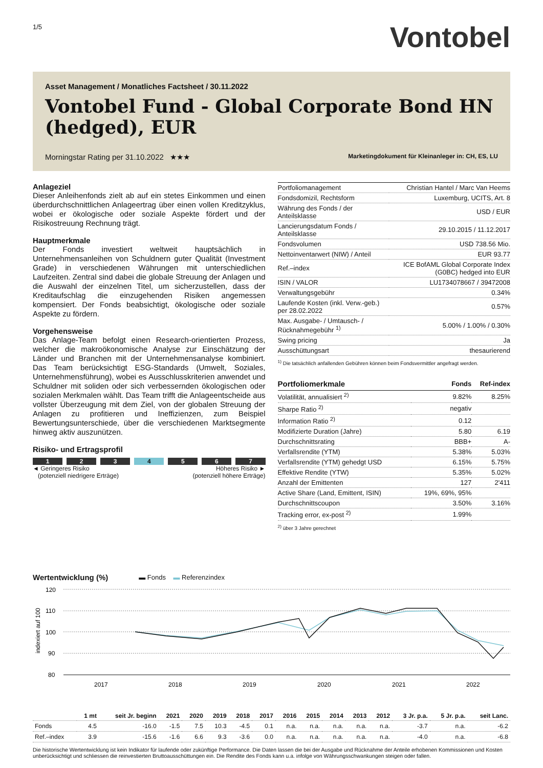1/5
Vontobel
Asset Management / Monatliches Factsheet / 30.11.2022
Vontobel Fund - Global Corporate Bond HN (hedged), EUR
Morningstar Rating per 31.10.2022 ★★★ Marketingdokument für Kleinanleger in: CH, ES, LU
Anlageziel
Dieser Anleihenfonds zielt ab auf ein stetes Einkommen und einen überdurchschnittlichen Anlageertrag über einen vollen Kreditzyklus, wobei er ökologische oder soziale Aspekte fördert und der Risikostreuung Rechnung trägt.
Hauptmerkmale
Der Fonds investiert weltweit hauptsächlich in Unternehmensanleihen von Schuldnern guter Qualität (Investment Grade) in verschiedenen Währungen mit unterschiedlichen Laufzeiten. Zentral sind dabei die globale Streuung der Anlagen und die Auswahl der einzelnen Titel, um sicherzustellen, dass der Kreditaufschlag die einzugehenden Risiken angemessen kompensiert. Der Fonds beabsichtigt, ökologische oder soziale Aspekte zu fördern.
Vorgehensweise
Das Anlage-Team befolgt einen Research-orientierten Prozess, welcher die makroökonomische Analyse zur Einschätzung der Länder und Branchen mit der Unternehmensanalyse kombiniert. Das Team berücksichtigt ESG-Standards (Umwelt, Soziales, Unternehmensführung), wobei es Ausschlusskriterien anwendet und Schuldner mit soliden oder sich verbessernden ökologischen oder sozialen Merkmalen wählt. Das Team trifft die Anlageentscheide aus vollster Überzeugung mit dem Ziel, von der globalen Streuung der Anlagen zu profitieren und Ineffizienzen, zum Beispiel Bewertungsunterschiede, über die verschiedenen Marktsegmente hinweg aktiv auszunützen.
Risiko- und Ertragsprofil
1 2 3 4 5 6 7
◄ Geringeres Risiko
(potenziell niedrigere Erträge) Höheres Risiko ►
(potenziell höhere Erträge)
| Portfoliomanagement | Christian Hantel / Marc Van Heems |
| Fondsdomizil, Rechtsform | Luxemburg, UCITS, Art. 8 |
| Währung des Fonds / der Anteilsklasse | USD / EUR |
| Lancierungsdatum Fonds / Anteilsklasse | 29.10.2015 / 11.12.2017 |
| Fondsvolumen | USD 738.56 Mio. |
| Nettoinventarwert (NIW) / Anteil | EUR 93.77 |
| Ref.–index | ICE BofAML Global Corporate Index (G0BC) hedged into EUR |
| ISIN / VALOR | LU1734078667 / 39472008 |
| Verwaltungsgebühr | 0.34% |
| Laufende Kosten (inkl. Verw.-geb.) per 28.02.2022 | 0.57% |
| Max. Ausgabe- / Umtausch- / Rücknahmegebühr <sup>1)</sup> | 5.00% / 1.00% / 0.30% |
| Swing pricing | Ja |
| Ausschüttungsart | thesaurierend |
<sup>1)</sup> Die tatsächlich anfallenden Gebühren können beim Fondsvermittler angefragt werden.
| Portfoliomerkmale | Fonds | Ref-index |
| --- | --- | --- |
| Volatilität, annualisiert <sup>2)</sup> | 9.82% | 8.25% |
| Sharpe Ratio <sup>2)</sup> | negativ | |
| Information Ratio <sup>2)</sup> | 0.12 | |
| Modifizierte Duration (Jahre) | 5.80 | 6.19 |
| Durchschnittsrating | BBB+ | A- |
| Verfallsrendite (YTM) | 5.38% | 5.03% |
| Verfallsrendite (YTM) gehedgt USD | 6.15% | 5.75% |
| Effektive Rendite (YTW) | 5.35% | 5.02% |
| Anzahl der Emittenten | 127 | 2'411 |
| Active Share (Land, Emittent, ISIN) | 19%, 69%, 95% | |
| Durchschnittscoupon | 3.50% | 3.16% |
| Tracking error, ex-post <sup>2)</sup> | 1.99% | |
<sup>2)</sup> über 3 Jahre gerechnet
Wertentwicklung (%)
▬ Fonds ▬ Referenzindex
indexiert auf 100
120
110
100
90
80
2017
2018
2019
2020
2021
2022
| | 1 mt | seit Jr. beginn | 2021 | 2020 | 2019 | 2018 | 2017 | 2016 | 2015 | 2014 | 2013 | 2012 | 3 Jr. p.a. | 5 Jr. p.a. | seit Lanc. |
| --- | --- | --- | --- | --- | --- | --- | --- | --- | --- | --- | --- | --- | --- | --- | --- |
| Fonds | 4.5 | -16.0 | -1.5 | 7.5 | 10.3 | -4.5 | 0.1 | n.a. | n.a. | n.a. | n.a. | n.a. | -3.7 | n.a. | -6.2 |
| Ref.–index | 3.9 | -15.6 | -1.6 | 6.6 | 9.3 | -3.6 | 0.0 | n.a. | n.a. | n.a. | n.a. | n.a. | -4.0 | n.a. | -6.8 |
Die historische Wertentwicklung ist kein Indikator für laufende oder zukünftige Performance. Die Daten lassen die bei der Ausgabe und Rücknahme der Anteile erhobenen Kommissionen und Kosten unberücksichtigt und schliessen die reinvestierten Bruttoausschüttungen ein. Die Rendite des Fonds kann u.a. infolge von Währungsschwankungen steigen oder fallen.